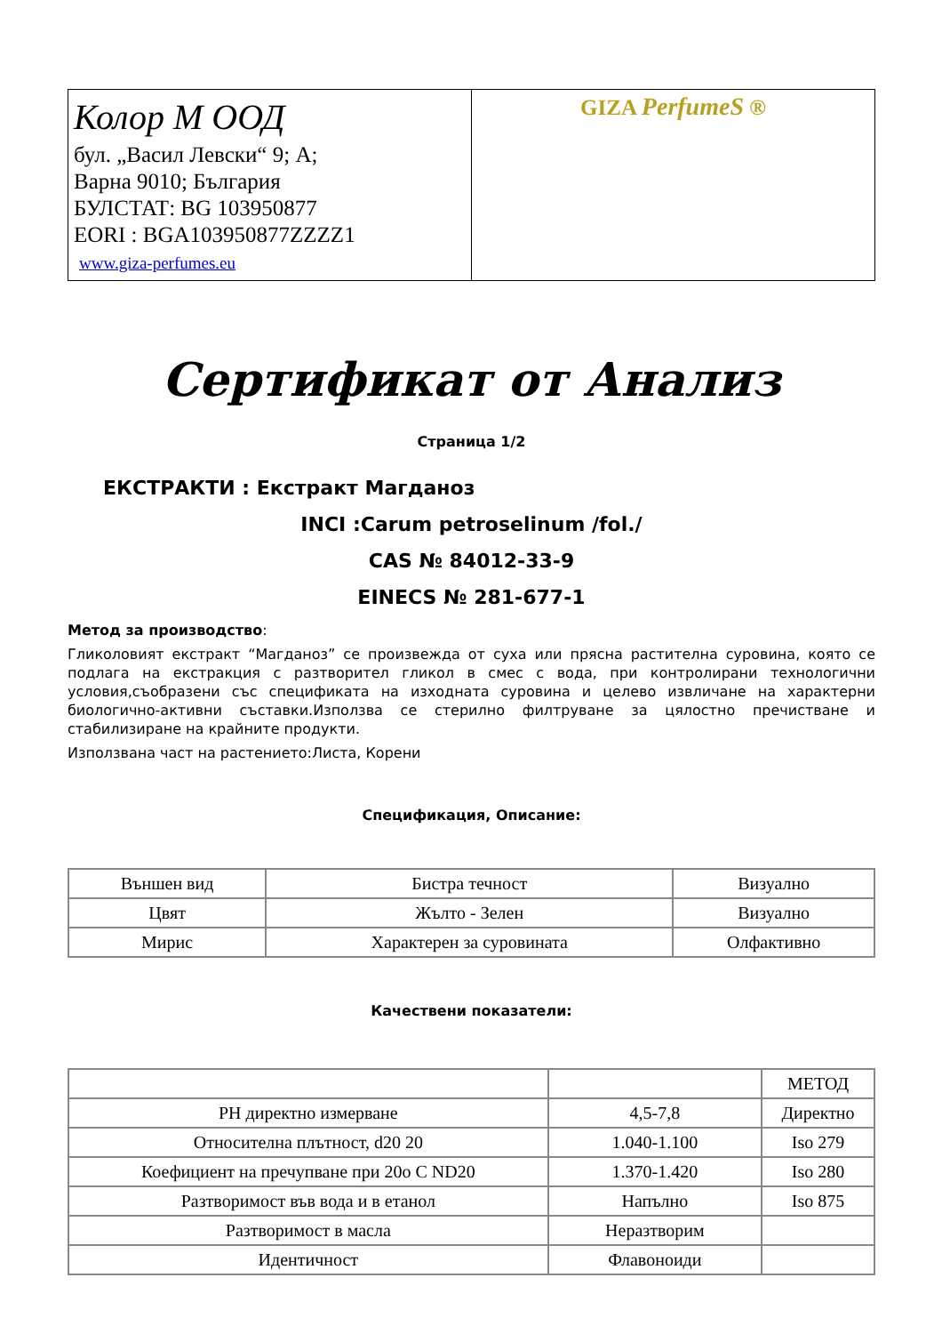| Колор М ООД бул. „Васил Левски“ 9; А; Варна 9010; България БУЛСТАТ: BG 103950877 EORI : BGA103950877ZZZZ1 www.giza-perfumes.eu | GIZA PerfumeS ® |
Сертификат от Анализ
Страница 1/2
ЕКСТРАКТИ : Екстракт Магданоз
INCI :Carum petroselinum /fol./
CAS № 84012-33-9
EINECS № 281-677-1
Метод за производство:
Гликоловият екстракт “Магданоз” се произвежда от суха или прясна растителна суровина, която се подлага на екстракция с разтворител гликол в смес с вода, при контролирани технологични условия,съобразени със спецификата на изходната суровина и целево извличане на характерни биологично-активни съставки.Използва се стерилно филтруване за цялостно пречистване и стабилизиране на крайните продукти.
Използвана част на растението:Листа, Корени
Спецификация, Описание:
| Външен вид | Бистра течност | Визуално |
| Цвят | Жълто - Зелен | Визуално |
| Мирис | Характерен за суровината | Олфактивно |
Качествени показатели:
| | | МЕТОД |
| PH директно измерване | 4,5-7,8 | Директно |
| Относителна плътност, d20 20 | 1.040-1.100 | Iso 279 |
| Коефициент на пречупване при 20o C ND20 | 1.370-1.420 | Iso 280 |
| Разтворимост във вода и в етанол | Напълно | Iso 875 |
| Разтворимост в масла | Неразтворим | |
| Идентичност | Флавоноиди | |